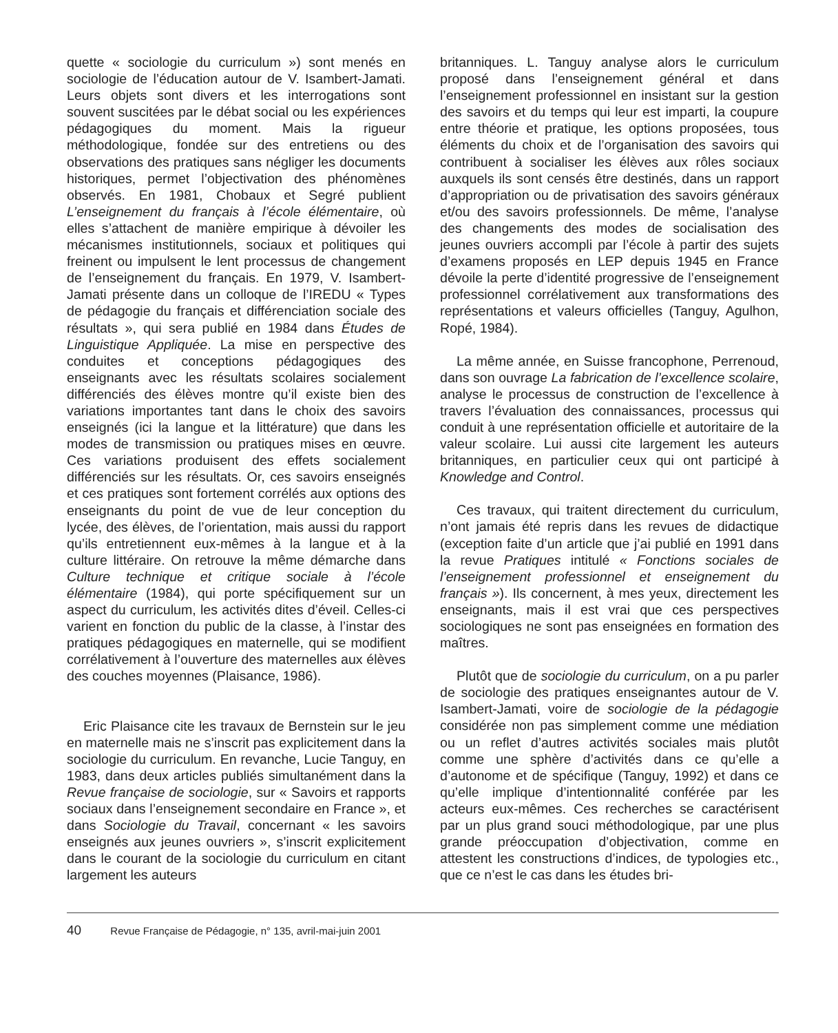quette « sociologie du curriculum ») sont menés en sociologie de l’éducation autour de V. Isambert-Jamati. Leurs objets sont divers et les interrogations sont souvent suscitées par le débat social ou les expériences pédagogiques du moment. Mais la rigueur méthodologique, fondée sur des entretiens ou des observations des pratiques sans négliger les documents historiques, permet l’objectivation des phénomènes observés. En 1981, Chobaux et Segré publient L’enseignement du français à l’école élémentaire, où elles s’attachent de manière empirique à dévoiler les mécanismes institutionnels, sociaux et politiques qui freinent ou impulsent le lent processus de changement de l’enseignement du français. En 1979, V. Isambert-Jamati présente dans un colloque de l’IREDU « Types de pédagogie du français et différenciation sociale des résultats », qui sera publié en 1984 dans Études de Linguistique Appliquée. La mise en perspective des conduites et conceptions pédagogiques des enseignants avec les résultats scolaires socialement différenciés des élèves montre qu’il existe bien des variations importantes tant dans le choix des savoirs enseignés (ici la langue et la littérature) que dans les modes de transmission ou pratiques mises en œuvre. Ces variations produisent des effets socialement différenciés sur les résultats. Or, ces savoirs enseignés et ces pratiques sont fortement corrélés aux options des enseignants du point de vue de leur conception du lycée, des élèves, de l’orientation, mais aussi du rapport qu’ils entretiennent eux-mêmes à la langue et à la culture littéraire. On retrouve la même démarche dans Culture technique et critique sociale à l’école élémentaire (1984), qui porte spécifiquement sur un aspect du curriculum, les activités dites d’éveil. Celles-ci varient en fonction du public de la classe, à l’instar des pratiques pédagogiques en maternelle, qui se modifient corrélativement à l’ouverture des maternelles aux élèves des couches moyennes (Plaisance, 1986).
Eric Plaisance cite les travaux de Bernstein sur le jeu en maternelle mais ne s’inscrit pas explicitement dans la sociologie du curriculum. En revanche, Lucie Tanguy, en 1983, dans deux articles publiés simultanément dans la Revue française de sociologie, sur « Savoirs et rapports sociaux dans l’enseignement secondaire en France », et dans Sociologie du Travail, concernant « les savoirs enseignés aux jeunes ouvriers », s’inscrit explicitement dans le courant de la sociologie du curriculum en citant largement les auteurs
britanniques. L. Tanguy analyse alors le curriculum proposé dans l’enseignement général et dans l’enseignement professionnel en insistant sur la gestion des savoirs et du temps qui leur est imparti, la coupure entre théorie et pratique, les options proposées, tous éléments du choix et de l’organisation des savoirs qui contribuent à socialiser les élèves aux rôles sociaux auxquels ils sont censés être destinés, dans un rapport d’appropriation ou de privatisation des savoirs généraux et/ou des savoirs professionnels. De même, l’analyse des changements des modes de socialisation des jeunes ouvriers accompli par l’école à partir des sujets d’examens proposés en LEP depuis 1945 en France dévoile la perte d’identité progressive de l’enseignement professionnel corrélativement aux transformations des représentations et valeurs officielles (Tanguy, Agulhon, Ropé, 1984).
La même année, en Suisse francophone, Perrenoud, dans son ouvrage La fabrication de l’excellence scolaire, analyse le processus de construction de l’excellence à travers l’évaluation des connaissances, processus qui conduit à une représentation officielle et autoritaire de la valeur scolaire. Lui aussi cite largement les auteurs britanniques, en particulier ceux qui ont participé à Knowledge and Control.
Ces travaux, qui traitent directement du curriculum, n’ont jamais été repris dans les revues de didactique (exception faite d’un article que j’ai publié en 1991 dans la revue Pratiques intitulé « Fonctions sociales de l’enseignement professionnel et enseignement du français »). Ils concernent, à mes yeux, directement les enseignants, mais il est vrai que ces perspectives sociologiques ne sont pas enseignées en formation des maîtres.
Plutôt que de sociologie du curriculum, on a pu parler de sociologie des pratiques enseignantes autour de V. Isambert-Jamati, voire de sociologie de la pédagogie considérée non pas simplement comme une médiation ou un reflet d’autres activités sociales mais plutôt comme une sphère d’activités dans ce qu’elle a d’autonome et de spécifique (Tanguy, 1992) et dans ce qu’elle implique d’intentionnalité conférée par les acteurs eux-mêmes. Ces recherches se caractérisent par un plus grand souci méthodologique, par une plus grande préoccupation d’objectivation, comme en attestent les constructions d’indices, de typologies etc., que ce n’est le cas dans les études bri-
40 Revue Française de Pédagogie, n° 135, avril-mai-juin 2001